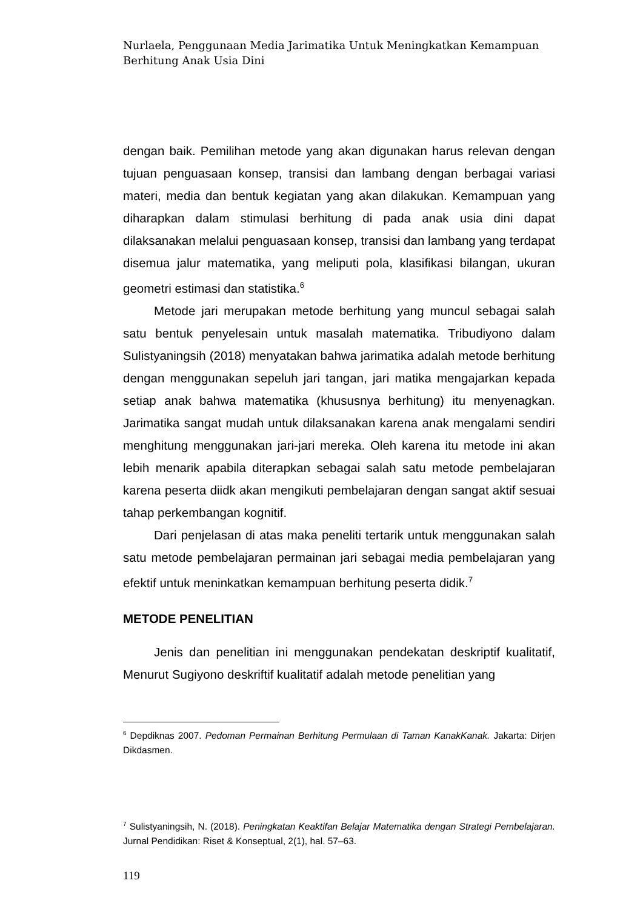Nurlaela, Penggunaan Media Jarimatika Untuk Meningkatkan Kemampuan
Berhitung Anak Usia Dini
dengan baik. Pemilihan metode yang akan digunakan harus relevan dengan tujuan penguasaan konsep, transisi dan lambang dengan berbagai variasi materi, media dan bentuk kegiatan yang akan dilakukan. Kemampuan yang diharapkan dalam stimulasi berhitung di pada anak usia dini dapat dilaksanakan melalui penguasaan konsep, transisi dan lambang yang terdapat disemua jalur matematika, yang meliputi pola, klasifikasi bilangan, ukuran geometri estimasi dan statistika.<sup>6</sup>
Metode jari merupakan metode berhitung yang muncul sebagai salah satu bentuk penyelesain untuk masalah matematika. Tribudiyono dalam Sulistyaningsih (2018) menyatakan bahwa jarimatika adalah metode berhitung dengan menggunakan sepeluh jari tangan, jari matika mengajarkan kepada setiap anak bahwa matematika (khususnya berhitung) itu menyenagkan. Jarimatika sangat mudah untuk dilaksanakan karena anak mengalami sendiri menghitung menggunakan jari-jari mereka. Oleh karena itu metode ini akan lebih menarik apabila diterapkan sebagai salah satu metode pembelajaran karena peserta diidk akan mengikuti pembelajaran dengan sangat aktif sesuai tahap perkembangan kognitif.
Dari penjelasan di atas maka peneliti tertarik untuk menggunakan salah satu metode pembelajaran permainan jari sebagai media pembelajaran yang efektif untuk meninkatkan kemampuan berhitung peserta didik.<sup>7</sup>
METODE PENELITIAN
Jenis dan penelitian ini menggunakan pendekatan deskriptif kualitatif, Menurut Sugiyono deskriftif kualitatif adalah metode penelitian yang
<sup>6</sup> Depdiknas 2007. Pedoman Permainan Berhitung Permulaan di Taman KanakKanak. Jakarta: Dirjen Dikdasmen.
<sup>7</sup> Sulistyaningsih, N. (2018). Peningkatan Keaktifan Belajar Matematika dengan Strategi Pembelajaran. Jurnal Pendidikan: Riset & Konseptual, 2(1), hal. 57–63.
119